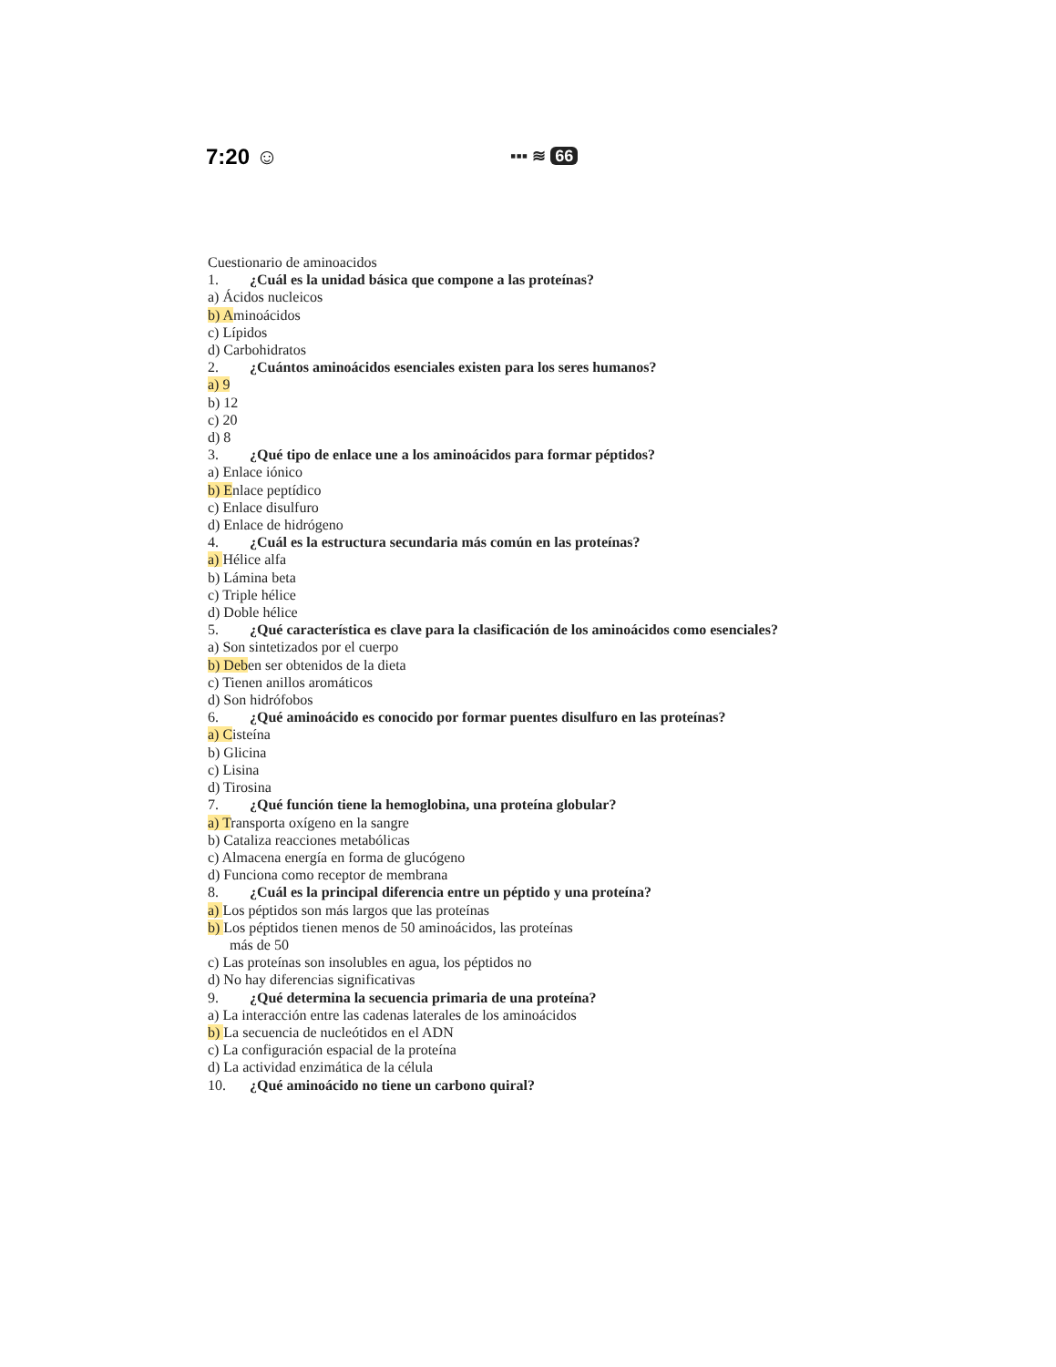7:20 ☺ ▪▪▪ ≋ 66
Cuestionario de aminoacidos
1. ¿Cuál es la unidad básica que compone a las proteínas?
a) Ácidos nucleicos
b) Aminoácidos
c) Lípidos
d) Carbohidratos
2. ¿Cuántos aminoácidos esenciales existen para los seres humanos?
a) 9
b) 12
c) 20
d) 8
3. ¿Qué tipo de enlace une a los aminoácidos para formar péptidos?
a) Enlace iónico
b) Enlace peptídico
c) Enlace disulfuro
d) Enlace de hidrógeno
4. ¿Cuál es la estructura secundaria más común en las proteínas?
a) Hélice alfa
b) Lámina beta
c) Triple hélice
d) Doble hélice
5. ¿Qué característica es clave para la clasificación de los aminoácidos como esenciales?
a) Son sintetizados por el cuerpo
b) Deben ser obtenidos de la dieta
c) Tienen anillos aromáticos
d) Son hidrófobos
6. ¿Qué aminoácido es conocido por formar puentes disulfuro en las proteínas?
a) Cisteína
b) Glicina
c) Lisina
d) Tirosina
7. ¿Qué función tiene la hemoglobina, una proteína globular?
a) Transporta oxígeno en la sangre
b) Cataliza reacciones metabólicas
c) Almacena energía en forma de glucógeno
d) Funciona como receptor de membrana
8. ¿Cuál es la principal diferencia entre un péptido y una proteína?
a) Los péptidos son más largos que las proteínas
b) Los péptidos tienen menos de 50 aminoácidos, las proteínas
más de 50
c) Las proteínas son insolubles en agua, los péptidos no
d) No hay diferencias significativas
9. ¿Qué determina la secuencia primaria de una proteína?
a) La interacción entre las cadenas laterales de los aminoácidos
b) La secuencia de nucleótidos en el ADN
c) La configuración espacial de la proteína
d) La actividad enzimática de la célula
10. ¿Qué aminoácido no tiene un carbono quiral?